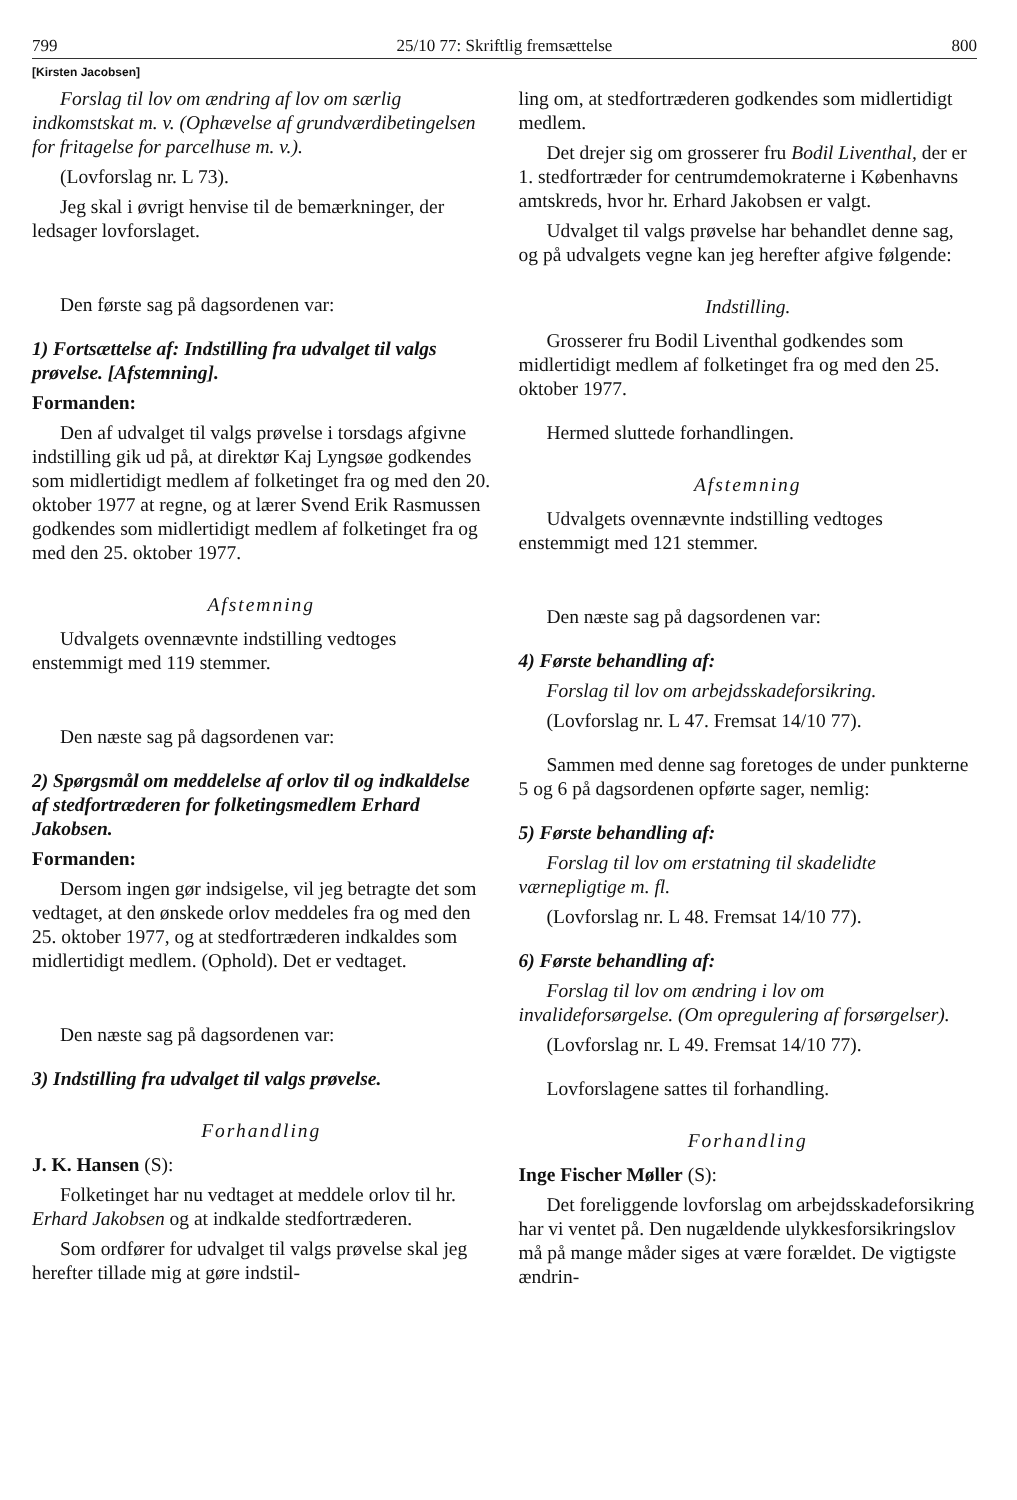799 25/10 77: Skriftlig fremsættelse 800
[Kirsten Jacobsen]
Forslag til lov om ændring af lov om særlig indkomstskat m. v. (Ophævelse af grundværdibetingelsen for fritagelse for parcelhuse m. v.).
(Lovforslag nr. L 73).
Jeg skal i øvrigt henvise til de bemærkninger, der ledsager lovforslaget.
Den første sag på dagsordenen var:
1) Fortsættelse af: Indstilling fra udvalget til valgs prøvelse. [Afstemning].
Formanden:
Den af udvalget til valgs prøvelse i torsdags afgivne indstilling gik ud på, at direktør Kaj Lyngsøe godkendes som midlertidigt medlem af folketinget fra og med den 20. oktober 1977 at regne, og at lærer Svend Erik Rasmussen godkendes som midlertidigt medlem af folketinget fra og med den 25. oktober 1977.
Afstemning
Udvalgets ovennævnte indstilling vedtoges enstemmigt med 119 stemmer.
Den næste sag på dagsordenen var:
2) Spørgsmål om meddelelse af orlov til og indkaldelse af stedfortræderen for folketingsmedlem Erhard Jakobsen.
Formanden:
Dersom ingen gør indsigelse, vil jeg betragte det som vedtaget, at den ønskede orlov meddeles fra og med den 25. oktober 1977, og at stedfortræderen indkaldes som midlertidigt medlem. (Ophold). Det er vedtaget.
Den næste sag på dagsordenen var:
3) Indstilling fra udvalget til valgs prøvelse.
Forhandling
J. K. Hansen (S):
Folketinget har nu vedtaget at meddele orlov til hr. Erhard Jakobsen og at indkalde stedfortræderen.
Som ordfører for udvalget til valgs prøvelse skal jeg herefter tillade mig at gøre indstil-
ling om, at stedfortræderen godkendes som midlertidigt medlem.
Det drejer sig om grosserer fru Bodil Liventhal, der er 1. stedfortræder for centrumdemokraterne i Københavns amtskreds, hvor hr. Erhard Jakobsen er valgt.
Udvalget til valgs prøvelse har behandlet denne sag, og på udvalgets vegne kan jeg herefter afgive følgende:
Indstilling.
Grosserer fru Bodil Liventhal godkendes som midlertidigt medlem af folketinget fra og med den 25. oktober 1977.
Hermed sluttede forhandlingen.
Afstemning
Udvalgets ovennævnte indstilling vedtoges enstemmigt med 121 stemmer.
Den næste sag på dagsordenen var:
4) Første behandling af:
Forslag til lov om arbejdsskadeforsikring.
(Lovforslag nr. L 47. Fremsat 14/10 77).
Sammen med denne sag foretoges de under punkterne 5 og 6 på dagsordenen opførte sager, nemlig:
5) Første behandling af:
Forslag til lov om erstatning til skadelidte værnepligtige m. fl.
(Lovforslag nr. L 48. Fremsat 14/10 77).
6) Første behandling af:
Forslag til lov om ændring i lov om invalideforsørgelse. (Om opregulering af forsørgelser).
(Lovforslag nr. L 49. Fremsat 14/10 77).
Lovforslagene sattes til forhandling.
Forhandling
Inge Fischer Møller (S):
Det foreliggende lovforslag om arbejdsskadeforsikring har vi ventet på. Den nugældende ulykkesforsikringslov må på mange måder siges at være forældet. De vigtigste ændrin-